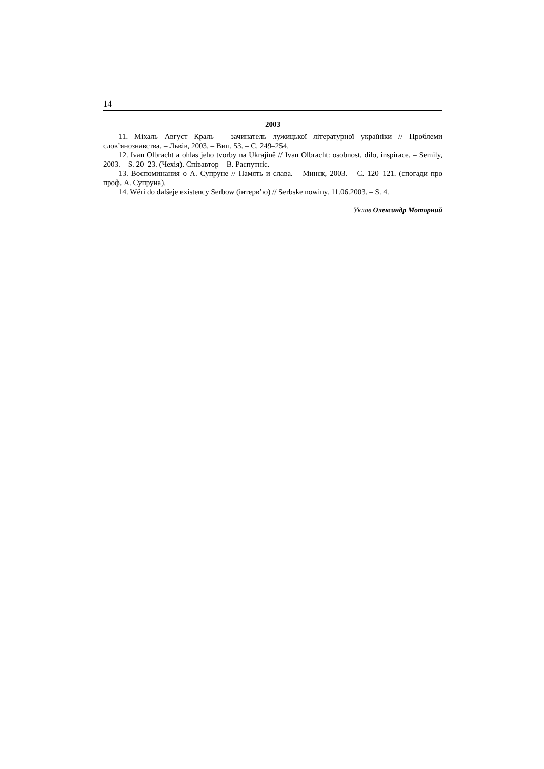14
2003
11. Міхаль Август Краль – зачинатель лужицької літературної україніки // Проблеми слов’янознавства. – Львів, 2003. – Вип. 53. – С. 249–254.
12. Ivan Olbracht a ohlas jeho tvorby na Ukrajině // Ivan Olbracht: osobnost, dílo, inspirace. – Semily, 2003. – S. 20–23. (Чехія). Співавтор – В. Распутніс.
13. Воспоминания о А. Супруне // Память и слава. – Минск, 2003. – С. 120–121. (спогади про проф. А. Супруна).
14. Wěri do dalšeje existency Serbow (інтерв’ю) // Serbske nowiny. 11.06.2003. – S. 4.
Уклав Олександр Моторний